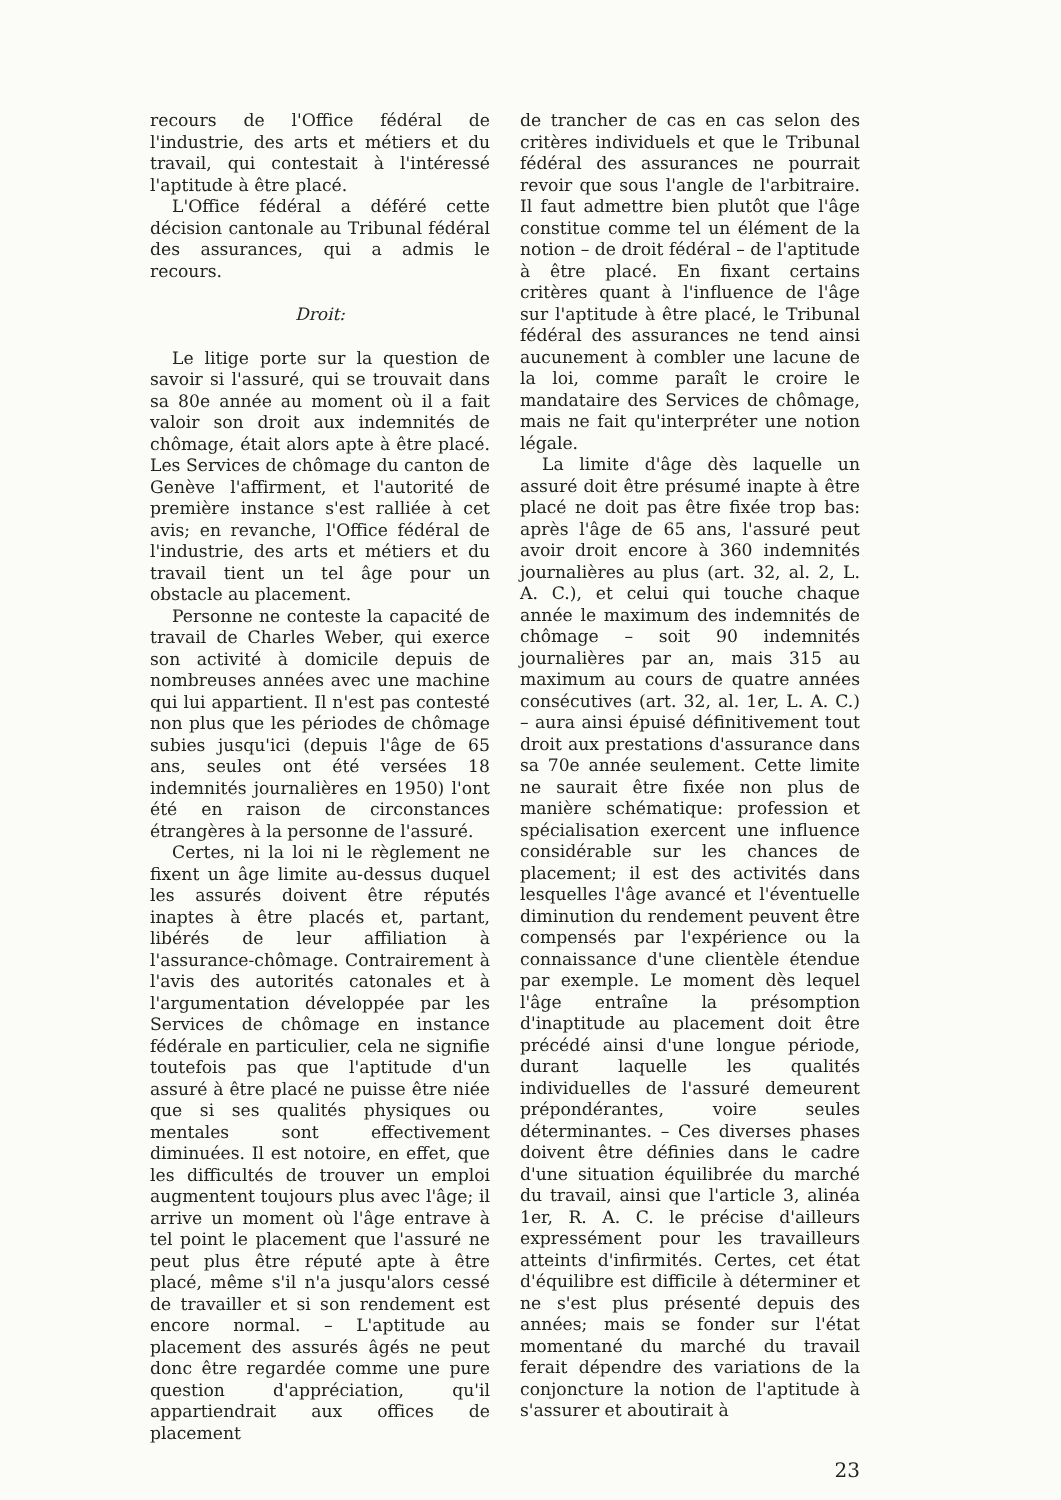recours de l'Office fédéral de l'industrie, des arts et métiers et du travail, qui contestait à l'intéressé l'aptitude à être placé.
L'Office fédéral a déféré cette décision cantonale au Tribunal fédéral des assurances, qui a admis le recours.
Droit:
Le litige porte sur la question de savoir si l'assuré, qui se trouvait dans sa 80e année au moment où il a fait valoir son droit aux indemnités de chômage, était alors apte à être placé. Les Services de chômage du canton de Genève l'affirment, et l'autorité de première instance s'est ralliée à cet avis; en revanche, l'Office fédéral de l'industrie, des arts et métiers et du travail tient un tel âge pour un obstacle au placement.
Personne ne conteste la capacité de travail de Charles Weber, qui exerce son activité à domicile depuis de nombreuses années avec une machine qui lui appartient. Il n'est pas contesté non plus que les périodes de chômage subies jusqu'ici (depuis l'âge de 65 ans, seules ont été versées 18 indemnités journalières en 1950) l'ont été en raison de circonstances étrangères à la personne de l'assuré.
Certes, ni la loi ni le règlement ne fixent un âge limite au-dessus duquel les assurés doivent être réputés inaptes à être placés et, partant, libérés de leur affiliation à l'assurance-chômage. Contrairement à l'avis des autorités catonales et à l'argumentation développée par les Services de chômage en instance fédérale en particulier, cela ne signifie toutefois pas que l'aptitude d'un assuré à être placé ne puisse être niée que si ses qualités physiques ou mentales sont effectivement diminuées. Il est notoire, en effet, que les difficultés de trouver un emploi augmentent toujours plus avec l'âge; il arrive un moment où l'âge entrave à tel point le placement que l'assuré ne peut plus être réputé apte à être placé, même s'il n'a jusqu'alors cessé de travailler et si son rendement est encore normal. – L'aptitude au placement des assurés âgés ne peut donc être regardée comme une pure question d'appréciation, qu'il appartiendrait aux offices de placement
de trancher de cas en cas selon des critères individuels et que le Tribunal fédéral des assurances ne pourrait revoir que sous l'angle de l'arbitraire. Il faut admettre bien plutôt que l'âge constitue comme tel un élément de la notion – de droit fédéral – de l'aptitude à être placé. En fixant certains critères quant à l'influence de l'âge sur l'aptitude à être placé, le Tribunal fédéral des assurances ne tend ainsi aucunement à combler une lacune de la loi, comme paraît le croire le mandataire des Services de chômage, mais ne fait qu'interpréter une notion légale.
La limite d'âge dès laquelle un assuré doit être présumé inapte à être placé ne doit pas être fixée trop bas: après l'âge de 65 ans, l'assuré peut avoir droit encore à 360 indemnités journalières au plus (art. 32, al. 2, L. A. C.), et celui qui touche chaque année le maximum des indemnités de chômage – soit 90 indemnités journalières par an, mais 315 au maximum au cours de quatre années consécutives (art. 32, al. 1er, L. A. C.) – aura ainsi épuisé définitivement tout droit aux prestations d'assurance dans sa 70e année seulement. Cette limite ne saurait être fixée non plus de manière schématique: profession et spécialisation exercent une influence considérable sur les chances de placement; il est des activités dans lesquelles l'âge avancé et l'éventuelle diminution du rendement peuvent être compensés par l'expérience ou la connaissance d'une clientèle étendue par exemple. Le moment dès lequel l'âge entraîne la présomption d'inaptitude au placement doit être précédé ainsi d'une longue période, durant laquelle les qualités individuelles de l'assuré demeurent prépondérantes, voire seules déterminantes. – Ces diverses phases doivent être définies dans le cadre d'une situation équilibrée du marché du travail, ainsi que l'article 3, alinéa 1er, R. A. C. le précise d'ailleurs expressément pour les travailleurs atteints d'infirmités. Certes, cet état d'équilibre est difficile à déterminer et ne s'est plus présenté depuis des années; mais se fonder sur l'état momentané du marché du travail ferait dépendre des variations de la conjoncture la notion de l'aptitude à s'assurer et aboutirait à
23